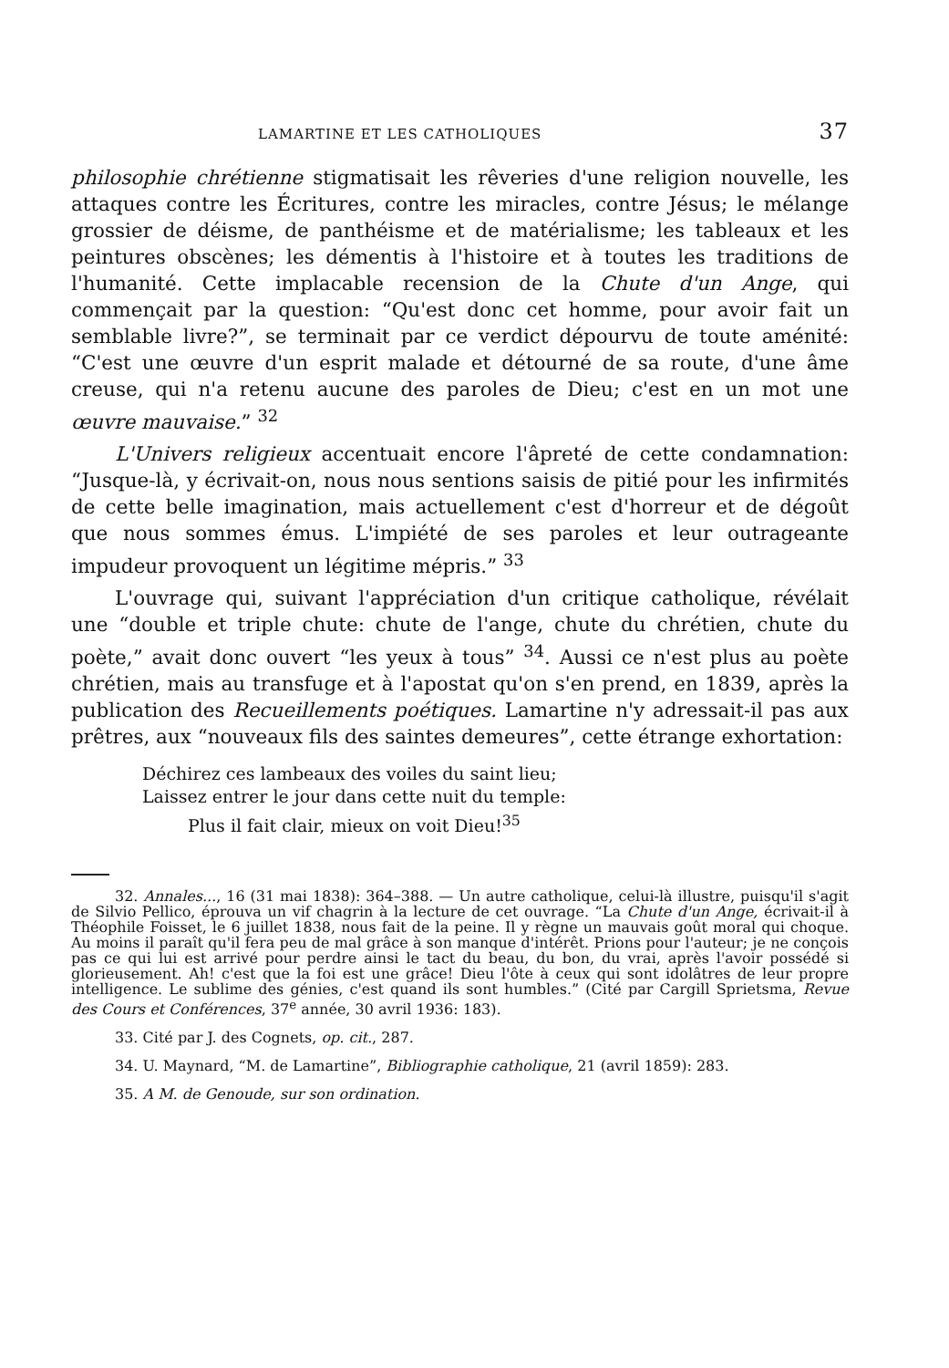LAMARTINE ET LES CATHOLIQUES 37
philosophie chrétienne stigmatisait les rêveries d'une religion nouvelle, les attaques contre les Écritures, contre les miracles, contre Jésus; le mélange grossier de déisme, de panthéisme et de matérialisme; les tableaux et les peintures obscènes; les démentis à l'histoire et à toutes les traditions de l'humanité. Cette implacable recension de la Chute d'un Ange, qui commençait par la question: “Qu'est donc cet homme, pour avoir fait un semblable livre?”, se terminait par ce verdict dépourvu de toute aménité: “C'est une œuvre d'un esprit malade et détourné de sa route, d'une âme creuse, qui n'a retenu aucune des paroles de Dieu; c'est en un mot une œuvre mauvaise.” <sup>32</sup>
L'Univers religieux accentuait encore l'âpreté de cette condamnation: “Jusque-là, y écrivait-on, nous nous sentions saisis de pitié pour les infirmités de cette belle imagination, mais actuellement c'est d'horreur et de dégoût que nous sommes émus. L'impiété de ses paroles et leur outrageante impudeur provoquent un légitime mépris.” <sup>33</sup>
L'ouvrage qui, suivant l'appréciation d'un critique catholique, révélait une “double et triple chute: chute de l'ange, chute du chrétien, chute du poète,” avait donc ouvert “les yeux à tous” <sup>34</sup>. Aussi ce n'est plus au poète chrétien, mais au transfuge et à l'apostat qu'on s'en prend, en 1839, après la publication des Recueillements poétiques. Lamartine n'y adressait-il pas aux prêtres, aux “nouveaux fils des saintes demeures”, cette étrange exhortation:
Déchirez ces lambeaux des voiles du saint lieu;
Laissez entrer le jour dans cette nuit du temple:
Plus il fait clair, mieux on voit Dieu!<sup>35</sup>
32. Annales..., 16 (31 mai 1838): 364–388. — Un autre catholique, celui-là illustre, puisqu'il s'agit de Silvio Pellico, éprouva un vif chagrin à la lecture de cet ouvrage. “La Chute d'un Ange, écrivait-il à Théophile Foisset, le 6 juillet 1838, nous fait de la peine. Il y règne un mauvais goût moral qui choque. Au moins il paraît qu'il fera peu de mal grâce à son manque d'intérêt. Prions pour l'auteur; je ne conçois pas ce qui lui est arrivé pour perdre ainsi le tact du beau, du bon, du vrai, après l'avoir possédé si glorieusement. Ah! c'est que la foi est une grâce! Dieu l'ôte à ceux qui sont idolâtres de leur propre intelligence. Le sublime des génies, c'est quand ils sont humbles.” (Cité par Cargill Sprietsma, Revue des Cours et Conférences, 37<sup>e</sup> année, 30 avril 1936: 183).
33. Cité par J. des Cognets, op. cit., 287.
34. U. Maynard, “M. de Lamartine”, Bibliographie catholique, 21 (avril 1859): 283.
35. A M. de Genoude, sur son ordination.